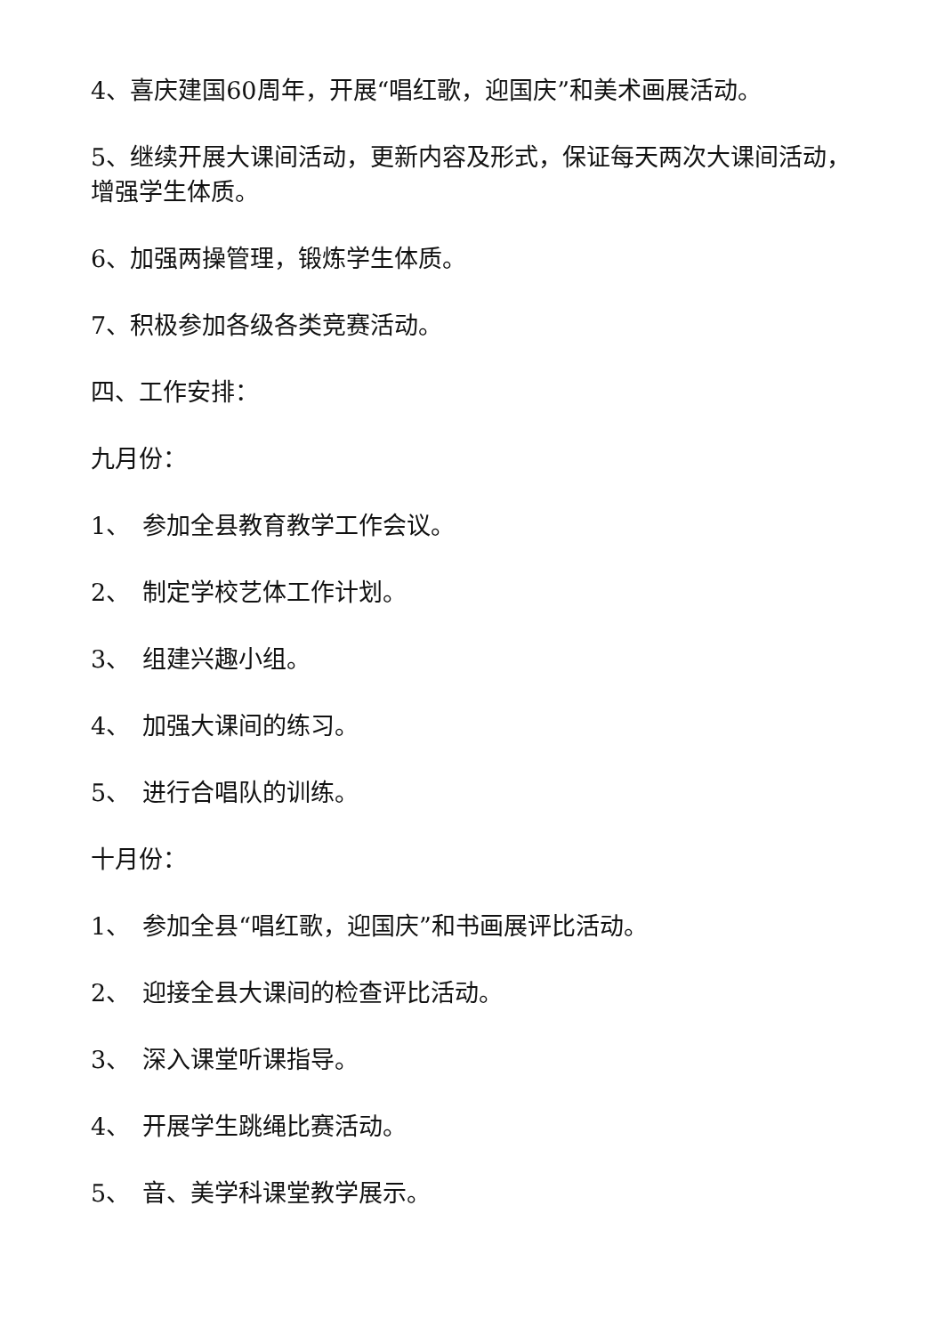4、喜庆建国60周年，开展“唱红歌，迎国庆”和美术画展活动。
5、继续开展大课间活动，更新内容及形式，保证每天两次大课间活动，增强学生体质。
6、加强两操管理，锻炼学生体质。
7、积极参加各级各类竞赛活动。
四、工作安排：
九月份：
1、　参加全县教育教学工作会议。
2、　制定学校艺体工作计划。
3、　组建兴趣小组。
4、　加强大课间的练习。
5、　进行合唱队的训练。
十月份：
1、　参加全县“唱红歌，迎国庆”和书画展评比活动。
2、　迎接全县大课间的检查评比活动。
3、　深入课堂听课指导。
4、　开展学生跳绳比赛活动。
5、　音、美学科课堂教学展示。